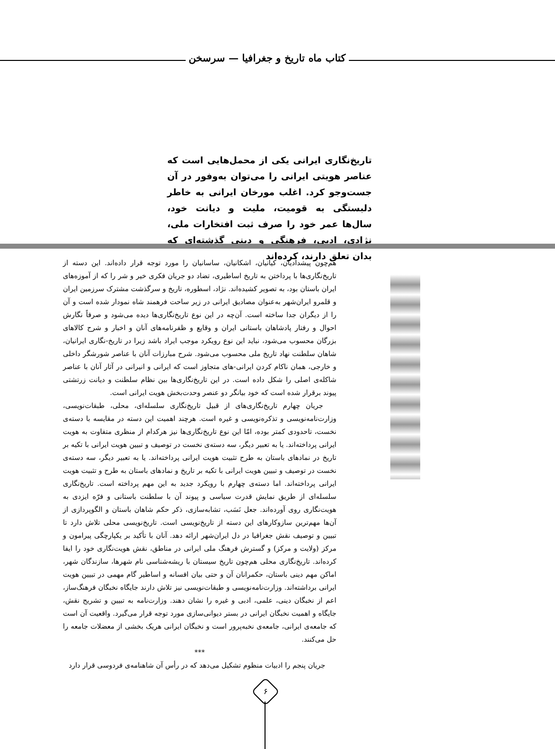کتاب ماه تاریخ و جغرافیا — سرسخن
تاریخ‌نگاری ایرانی یکی از محمل‌هایی است که عناصر هویتی ایرانی را می‌توان به‌وفور در آن جست‌وجو کرد. اغلب مورخان ایرانی به خاطر دلبستگی به قومیت، ملیت و دیانت خود، سال‌ها عمر خود را صرف ثبت افتخارات ملی، نژادی، ادبی، فرهنگی و دینی گذشته‌ای که بدان تعلق دارند، کرده‌اند
هم‌چون پیشدادیان، کیانیان، اشکانیان، ساسانیان را مورد توجه قرار داده‌اند. این دسته از تاریخ‌نگاری‌ها با پرداختن به تاریخ اساطیری، تضاد دو جریان فکری خیر و شر را که از آموزه‌های ایران باستان بود، به تصویر کشیده‌اند. نژاد، اسطوره، تاریخ و سرگذشت مشترک سرزمین ایران و قلمرو ایران‌شهر به‌عنوان مصادیق ایرانی در زیر ساحت فرهمند شاه نمودار شده است و آن را از دیگران جدا ساخته است. آن‌چه در این نوع تاریخ‌نگاری‌ها دیده می‌شود و صرفاً نگارش احوال و رفتار پادشاهان باستانی ایران و وقایع و ظفرنامه‌های آنان و اخبار و شرح کالاهای بزرگان محسوب می‌شود، نباید این نوع رویکرد موجب ایراد باشد زیرا در تاریخ-نگاری ایرانیان، شاهان سلطنت نهاد تاریخ ملی محسوب می‌شود. شرح مبارزات آنان با عناصر شورشگر داخلی و خارجی، همان ناکام کردن ایرانی-های متجاوز است که ایرانی و انیرانی در آثار آنان با عناصر شاکله‌ی اصلی را شکل داده است. در این تاریخ‌نگاری‌ها بین نظام سلطنت و دیانت زرتشتی پیوند برقرار شده است که خود بیانگر دو عنصر وحدت‌بخش هویت ایرانی است.
جریان چهارم تاریخ‌نگاری‌های از قبیل تاریخ‌نگاری سلسله‌ای، محلی، طبقات‌نویسی، وزارت‌نامه‌نویسی و تذکره‌نویسی و غیره است. هرچند اهمیت این دسته در مقایسه با دسته‌ی نخست، تاحدودی کمتر بوده، امّا این نوع تاریخ‌نگاری‌ها نیز هرکدام از منظری متفاوت به هویت ایرانی پرداخته‌اند. یا به تعبیر دیگر، سه دسته‌ی نخست در توصیف و تبیین هویت ایرانی با تکیه بر تاریخ در نمادهای باستان به طرح تثبیت هویت ایرانی پرداخته‌اند. یا به تعبیر دیگر، سه دسته‌ی نخست در توصیف و تبیین هویت ایرانی با تکیه بر تاریخ و نمادهای باستان به طرح و تثبیت هویت ایرانی پرداخته‌اند. اما دسته‌ی چهارم با رویکرد جدید به این مهم پرداخته است. تاریخ‌نگاری سلسله‌ای از طریق نمایش قدرت سیاسی و پیوند آن با سلطنت باستانی و فرّه ایزدی به هویت‌نگاری روی آورده‌اند. جعل نَسَب، تشابه‌سازی، ذکر حکم شاهان باستان و الگوپردازی از آن‌ها مهم‌ترین سازوکارهای این دسته از تاریخ‌نویسی است. تاریخ‌نویسی محلی تلاش دارد تا تبیین و توصیف نقش جغرافیا در دل ایران‌شهر ارائه دهد. آنان با تأکید بر یکپارچگی پیرامون و مرکز (ولایت و مرکز) و گسترش فرهنگ ملی ایرانی در مناطق، نقش هویت‌نگاری خود را ایفا کرده‌اند. تاریخ‌نگاری محلی هم‌چون تاریخ سیستان با ریشه‌شناسی نام شهرها، سازندگان شهر، اماکن مهم دینی باستان، حکمرانان آن و حتی بیان افسانه و اساطیر گام مهمی در تبیین هویت ایرانی برداشته‌اند. وزارت‌نامه‌نویسی و طبقات‌نویسی نیز تلاش دارند جایگاه نخبگان فرهنگ‌ساز، اعم از نخبگان دینی، علمی، ادبی و غیره را نشان دهند. وزارت‌نامه به تبیین و تشریح نقش، جایگاه و اهمیت نخبگان ایرانی در بستر دیوانی‌سازی مورد توجه قرار می‌گیرد. واقعیت آن است که جامعه‌ی ایرانی، جامعه‌ی نخبه‌پرور است و نخبگان ایرانی هریک بخشی از معضلات جامعه را حل می‌کنند.
***
جریان پنجم را ادبیات منظوم تشکیل می‌دهد که در رأس آن شاهنامه‌ی فردوسی قرار دارد
۶